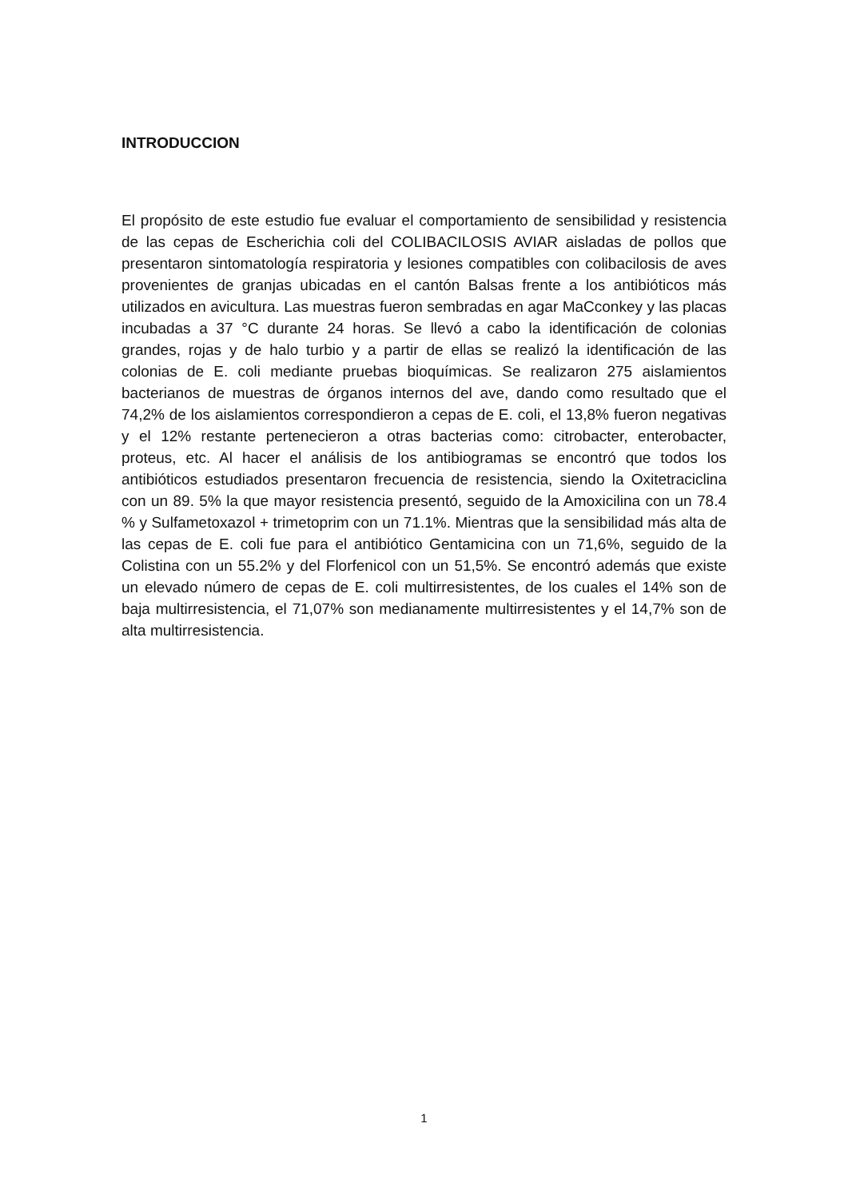INTRODUCCION
El propósito de este estudio fue evaluar el comportamiento de sensibilidad y resistencia de las cepas de Escherichia coli del COLIBACILOSIS AVIAR aisladas de pollos que presentaron sintomatología respiratoria y lesiones compatibles con colibacilosis de aves provenientes de granjas ubicadas en el cantón Balsas frente a los antibióticos más utilizados en avicultura. Las muestras fueron sembradas en agar MaCconkey y las placas incubadas a 37 °C durante 24 horas. Se llevó a cabo la identificación de colonias grandes, rojas y de halo turbio y a partir de ellas se realizó la identificación de las colonias de E. coli mediante pruebas bioquímicas. Se realizaron 275 aislamientos bacterianos de muestras de órganos internos del ave, dando como resultado que el 74,2% de los aislamientos correspondieron a cepas de E. coli, el 13,8% fueron negativas y el 12% restante pertenecieron a otras bacterias como: citrobacter, enterobacter, proteus, etc. Al hacer el análisis de los antibiogramas se encontró que todos los antibióticos estudiados presentaron frecuencia de resistencia, siendo la Oxitetraciclina con un 89. 5% la que mayor resistencia presentó, seguido de la Amoxicilina con un 78.4 % y Sulfametoxazol + trimetoprim con un 71.1%. Mientras que la sensibilidad más alta de las cepas de E. coli fue para el antibiótico Gentamicina con un 71,6%, seguido de la Colistina con un 55.2% y del Florfenicol con un 51,5%. Se encontró además que existe un elevado número de cepas de E. coli multirresistentes, de los cuales el 14% son de baja multirresistencia, el 71,07% son medianamente multirresistentes y el 14,7% son de alta multirresistencia.
1